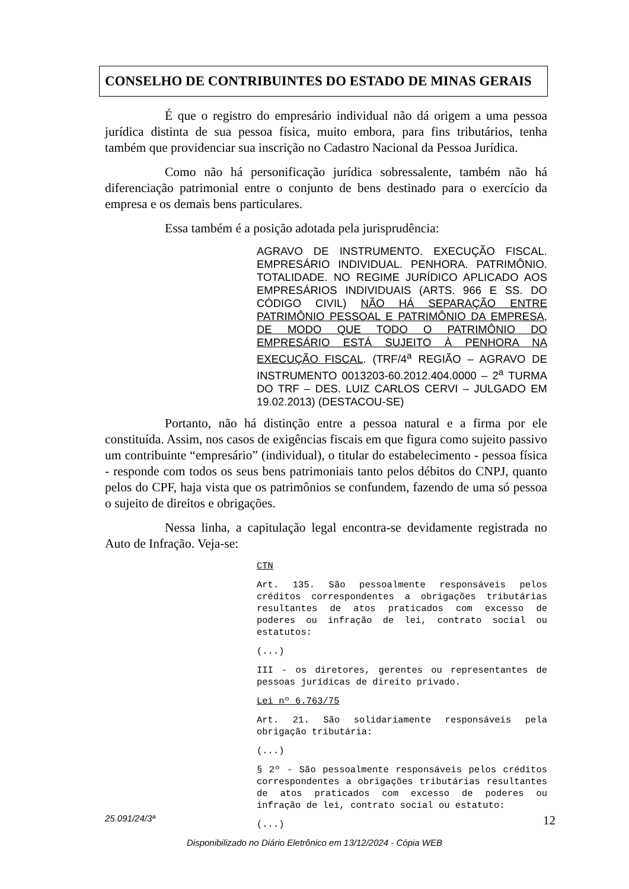CONSELHO DE CONTRIBUINTES DO ESTADO DE MINAS GERAIS
É que o registro do empresário individual não dá origem a uma pessoa jurídica distinta de sua pessoa física, muito embora, para fins tributários, tenha também que providenciar sua inscrição no Cadastro Nacional da Pessoa Jurídica.
Como não há personificação jurídica sobressalente, também não há diferenciação patrimonial entre o conjunto de bens destinado para o exercício da empresa e os demais bens particulares.
Essa também é a posição adotada pela jurisprudência:
AGRAVO DE INSTRUMENTO. EXECUÇÃO FISCAL. EMPRESÁRIO INDIVIDUAL. PENHORA. PATRIMÔNIO. TOTALIDADE. NO REGIME JURÍDICO APLICADO AOS EMPRESÁRIOS INDIVIDUAIS (ARTS. 966 E SS. DO CÓDIGO CIVIL) NÃO HÁ SEPARAÇÃO ENTRE PATRIMÔNIO PESSOAL E PATRIMÔNIO DA EMPRESA, DE MODO QUE TODO O PATRIMÔNIO DO EMPRESÁRIO ESTÁ SUJEITO À PENHORA NA EXECUÇÃO FISCAL. (TRF/4<sup>a</sup> REGIÃO – AGRAVO DE INSTRUMENTO 0013203-60.2012.404.0000 – 2<sup>a</sup> TURMA DO TRF – DES. LUIZ CARLOS CERVI – JULGADO EM 19.02.2013) (DESTACOU-SE)
Portanto, não há distinção entre a pessoa natural e a firma por ele constituída. Assim, nos casos de exigências fiscais em que figura como sujeito passivo um contribuinte “empresário” (individual), o titular do estabelecimento - pessoa física - responde com todos os seus bens patrimoniais tanto pelos débitos do CNPJ, quanto pelos do CPF, haja vista que os patrimônios se confundem, fazendo de uma só pessoa o sujeito de direitos e obrigações.
Nessa linha, a capitulação legal encontra-se devidamente registrada no Auto de Infração. Veja-se:
CTN
Art. 135. São pessoalmente responsáveis pelos créditos correspondentes a obrigações tributárias resultantes de atos praticados com excesso de poderes ou infração de lei, contrato social ou estatutos:
(...)
III - os diretores, gerentes ou representantes de pessoas jurídicas de direito privado.
Lei nº 6.763/75
Art. 21. São solidariamente responsáveis pela obrigação tributária:
(...)
§ 2º - São pessoalmente responsáveis pelos créditos correspondentes a obrigações tributárias resultantes de atos praticados com excesso de poderes ou infração de lei, contrato social ou estatuto:
(...)
25.091/24/3ª 12
Disponibilizado no Diário Eletrônico em 13/12/2024 - Cópia WEB